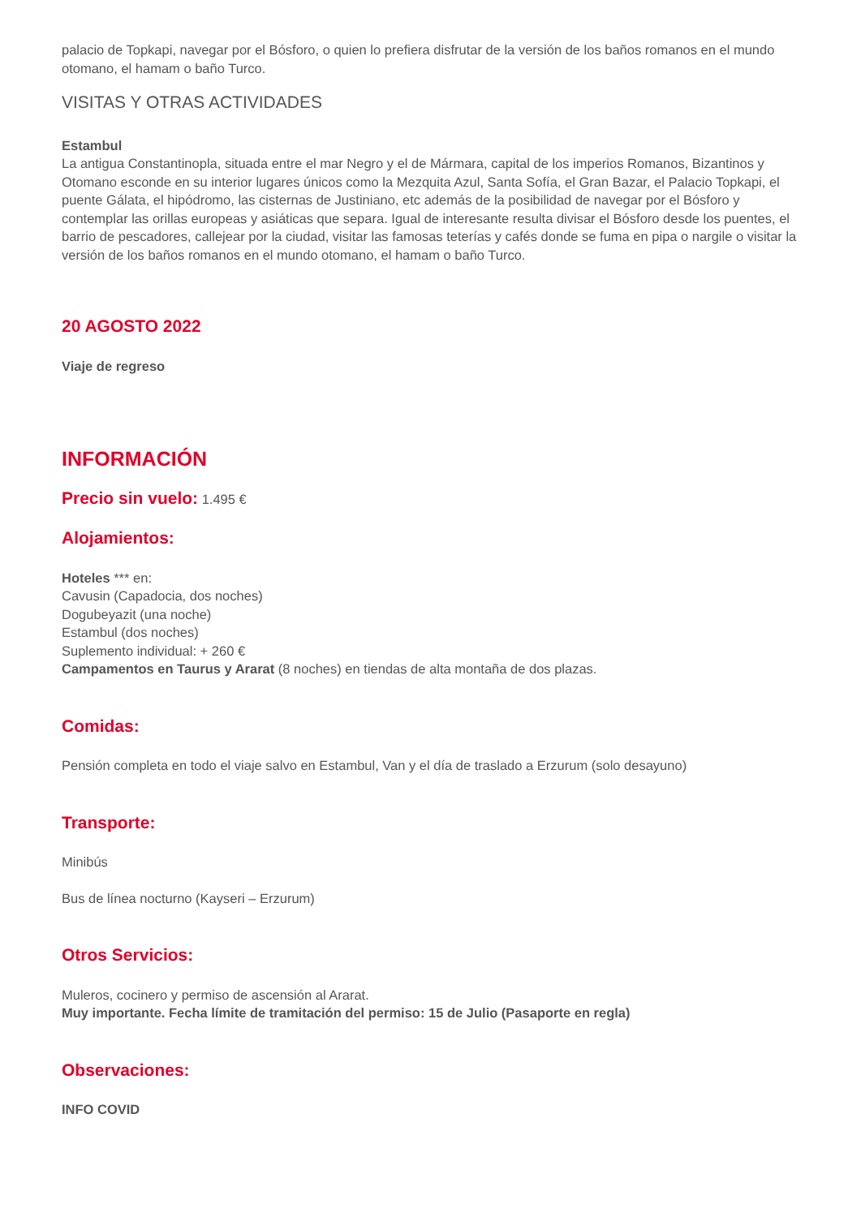palacio de Topkapi, navegar por el Bósforo, o quien lo prefiera disfrutar de la versión de los baños romanos en el mundo otomano, el hamam o baño Turco.
VISITAS Y OTRAS ACTIVIDADES
Estambul
La antigua Constantinopla, situada entre el mar Negro y el de Mármara, capital de los imperios Romanos, Bizantinos y Otomano esconde en su interior lugares únicos como la Mezquita Azul, Santa Sofía, el Gran Bazar, el Palacio Topkapi, el puente Gálata, el hipódromo, las cisternas de Justiniano, etc además de la posibilidad de navegar por el Bósforo y contemplar las orillas europeas y asiáticas que separa. Igual de interesante resulta divisar el Bósforo desde los puentes, el barrio de pescadores, callejear por la ciudad, visitar las famosas teterías y cafés donde se fuma en pipa o nargile o visitar la versión de los baños romanos en el mundo otomano, el hamam o baño Turco.
20 AGOSTO 2022
Viaje de regreso
INFORMACIÓN
Precio sin vuelo: 1.495 €
Alojamientos:
Hoteles *** en:
Cavusin (Capadocia, dos noches)
Dogubeyazit (una noche)
Estambul (dos noches)
Suplemento individual: + 260 €
Campamentos en Taurus y Ararat (8 noches) en tiendas de alta montaña de dos plazas.
Comidas:
Pensión completa en todo el viaje salvo en Estambul, Van y el día de traslado a Erzurum (solo desayuno)
Transporte:
Minibús
Bus de línea nocturno (Kayseri – Erzurum)
Otros Servicios:
Muleros, cocinero y permiso de ascensión al Ararat.
Muy importante. Fecha límite de tramitación del permiso: 15 de Julio (Pasaporte en regla)
Observaciones:
INFO COVID